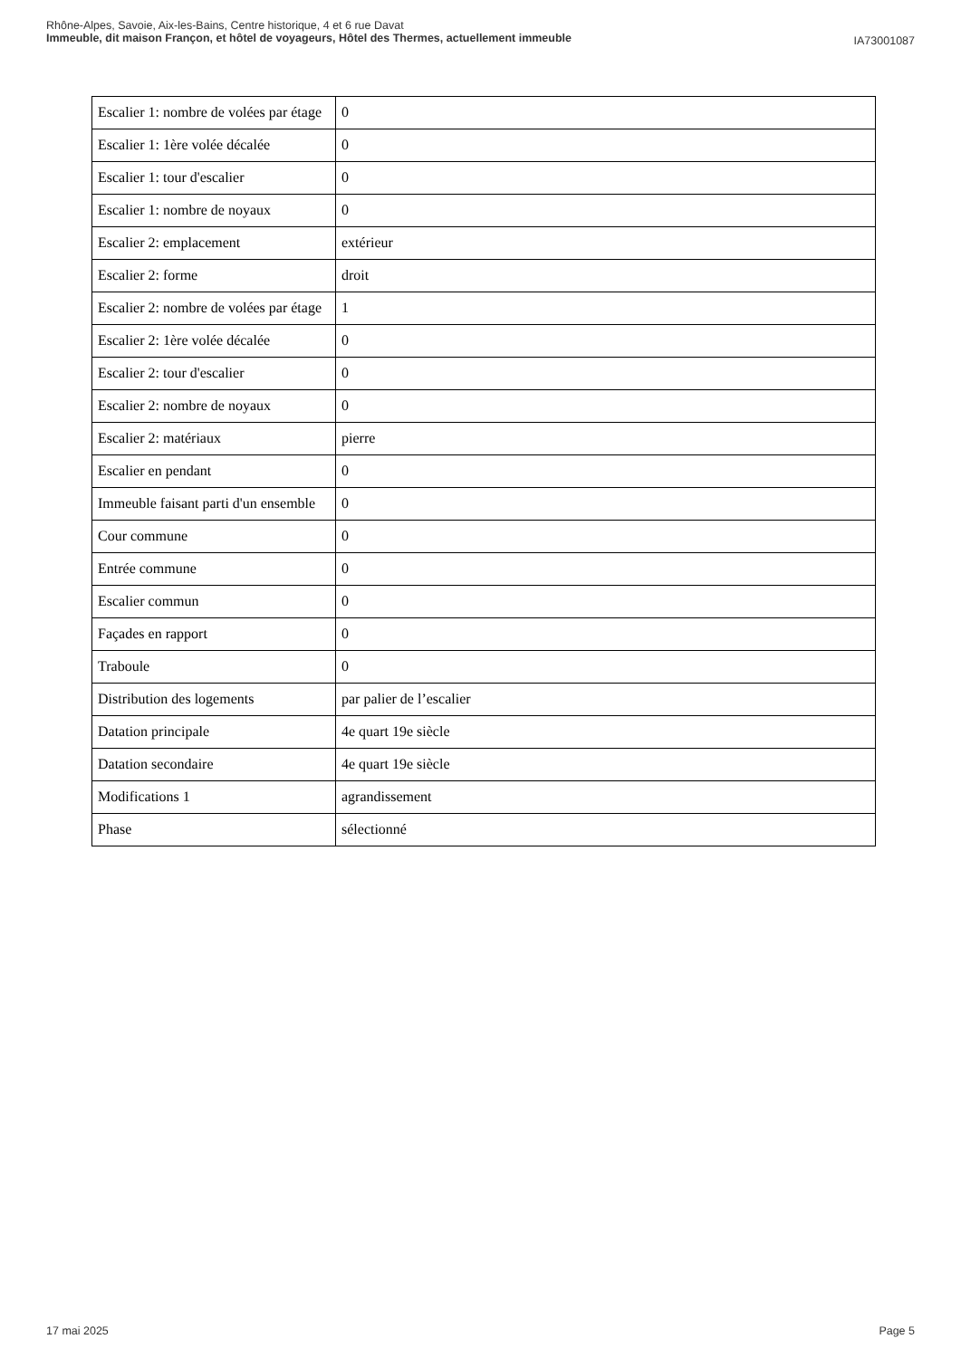IA73001087 Rhône-Alpes, Savoie, Aix-les-Bains, Centre historique, 4 et 6 rue Davat
Immeuble, dit maison Françon, et hôtel de voyageurs, Hôtel des Thermes, actuellement immeuble
| Escalier 1: nombre de volées par étage | 0 |
| Escalier 1: 1ère volée décalée | 0 |
| Escalier 1: tour d'escalier | 0 |
| Escalier 1: nombre de noyaux | 0 |
| Escalier 2: emplacement | extérieur |
| Escalier 2: forme | droit |
| Escalier 2: nombre de volées par étage | 1 |
| Escalier 2: 1ère volée décalée | 0 |
| Escalier 2: tour d'escalier | 0 |
| Escalier 2: nombre de noyaux | 0 |
| Escalier 2: matériaux | pierre |
| Escalier en pendant | 0 |
| Immeuble faisant parti d'un ensemble | 0 |
| Cour commune | 0 |
| Entrée commune | 0 |
| Escalier commun | 0 |
| Façades en rapport | 0 |
| Traboule | 0 |
| Distribution des logements | par palier de l’escalier |
| Datation principale | 4e quart 19e siècle |
| Datation secondaire | 4e quart 19e siècle |
| Modifications 1 | agrandissement |
| Phase | sélectionné |
Page 5 17 mai 2025